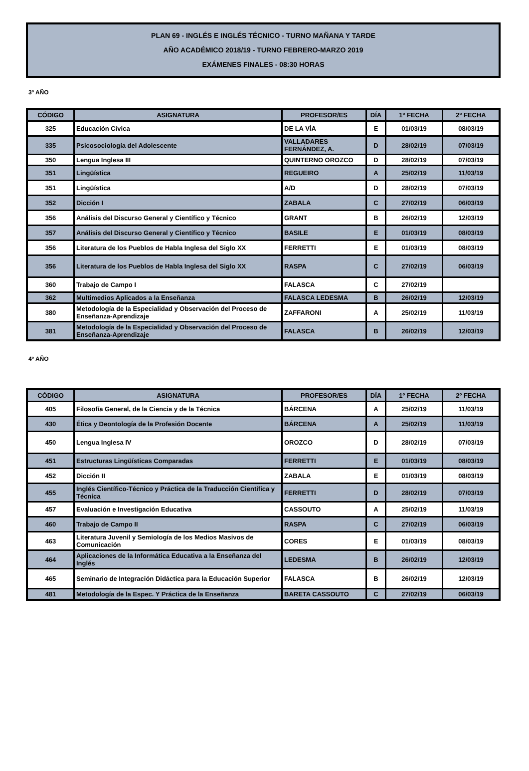PLAN 69 - INGLÉS E INGLÉS TÉCNICO - TURNO MAÑANA Y TARDE
AÑO ACADÉMICO 2018/19 - TURNO FEBRERO-MARZO 2019
EXÁMENES FINALES - 08:30 HORAS
3º AÑO
| CÓDIGO | ASIGNATURA | PROFESOR/ES | DÍA | 1º FECHA | 2º FECHA |
| --- | --- | --- | --- | --- | --- |
| 325 | Educación Cívica | DE LA VÍA | E | 01/03/19 | 08/03/19 |
| 335 | Psicosociología del Adolescente | VALLADARES FERNÁNDEZ, A. | D | 28/02/19 | 07/03/19 |
| 350 | Lengua Inglesa III | QUINTERNO OROZCO | D | 28/02/19 | 07/03/19 |
| 351 | Lingüística | REGUEIRO | A | 25/02/19 | 11/03/19 |
| 351 | Lingüística | A/D | D | 28/02/19 | 07/03/19 |
| 352 | Dicción I | ZABALA | C | 27/02/19 | 06/03/19 |
| 356 | Análisis del Discurso General y Científico y Técnico | GRANT | B | 26/02/19 | 12/03/19 |
| 357 | Análisis del Discurso General y Científico y Técnico | BASILE | E | 01/03/19 | 08/03/19 |
| 356 | Literatura de los Pueblos de Habla Inglesa del Siglo XX | FERRETTI | E | 01/03/19 | 08/03/19 |
| 356 | Literatura de los Pueblos de Habla Inglesa del Siglo XX | RASPA | C | 27/02/19 | 06/03/19 |
| 360 | Trabajo de Campo I | FALASCA | C | 27/02/19 | |
| 362 | Multimedios Aplicados a la Enseñanza | FALASCA LEDESMA | B | 26/02/19 | 12/03/19 |
| 380 | Metodología de la Especialidad y Observación del Proceso de Enseñanza-Aprendizaje | ZAFFARONI | A | 25/02/19 | 11/03/19 |
| 381 | Metodología de la Especialidad y Observación del Proceso de Enseñanza-Aprendizaje | FALASCA | B | 26/02/19 | 12/03/19 |
4º AÑO
| CÓDIGO | ASIGNATURA | PROFESOR/ES | DÍA | 1º FECHA | 2º FECHA |
| --- | --- | --- | --- | --- | --- |
| 405 | Filosofía General, de la Ciencia y de la Técnica | BÁRCENA | A | 25/02/19 | 11/03/19 |
| 430 | Ética y Deontología de la Profesión Docente | BÁRCENA | A | 25/02/19 | 11/03/19 |
| 450 | Lengua Inglesa IV | OROZCO | D | 28/02/19 | 07/03/19 |
| 451 | Estructuras Lingüísticas Comparadas | FERRETTI | E | 01/03/19 | 08/03/19 |
| 452 | Dicción II | ZABALA | E | 01/03/19 | 08/03/19 |
| 455 | Inglés Científico-Técnico y Práctica de la Traducción Científica y Técnica | FERRETTI | D | 28/02/19 | 07/03/19 |
| 457 | Evaluación e Investigación Educativa | CASSOUTO | A | 25/02/19 | 11/03/19 |
| 460 | Trabajo de Campo II | RASPA | C | 27/02/19 | 06/03/19 |
| 463 | Literatura Juvenil y Semiología de los Medios Masivos de Comunicación | CORES | E | 01/03/19 | 08/03/19 |
| 464 | Aplicaciones de la Informática Educativa a la Enseñanza del Inglés | LEDESMA | B | 26/02/19 | 12/03/19 |
| 465 | Seminario de Integración Didáctica para la Educación Superior | FALASCA | B | 26/02/19 | 12/03/19 |
| 481 | Metodología de la Espec. Y Práctica de la Enseñanza | BARETA CASSOUTO | C | 27/02/19 | 06/03/19 |